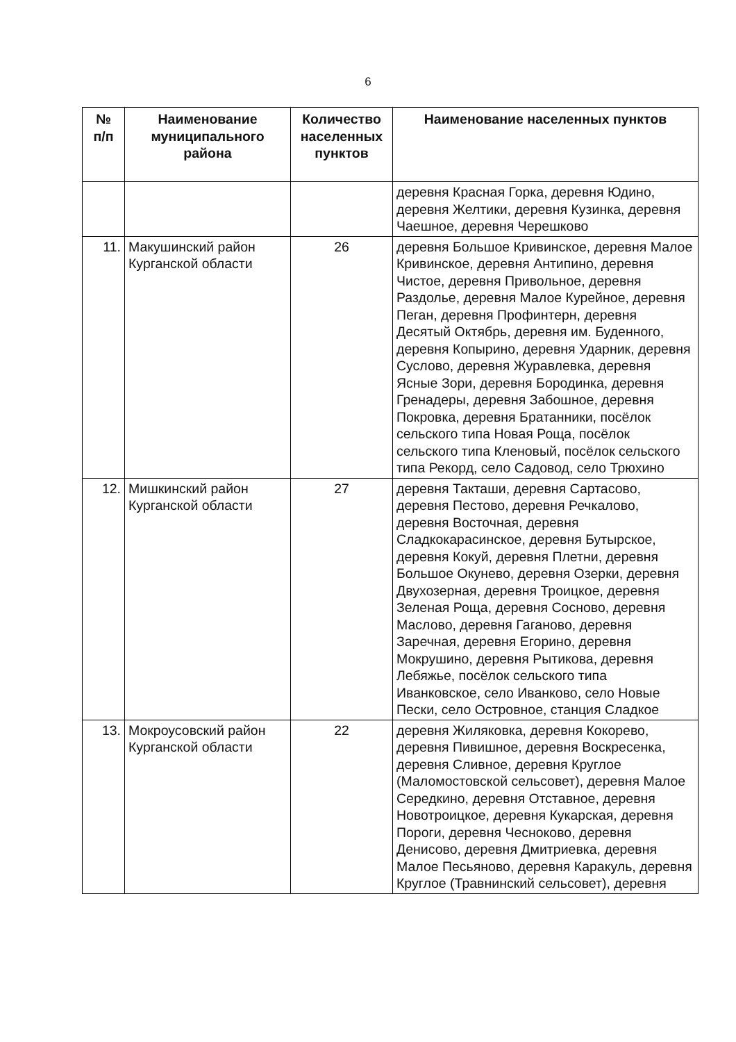6
| № п/п | Наименование муниципального района | Количество населенных пунктов | Наименование населенных пунктов |
| --- | --- | --- | --- |
| | | | деревня Красная Горка, деревня Юдино, деревня Желтики, деревня Кузинка, деревня Чаешное, деревня Черешково |
| 11. | Макушинский район Курганской области | 26 | деревня Большое Кривинское, деревня Малое Кривинское, деревня Антипино, деревня Чистое, деревня Привольное, деревня Раздолье, деревня Малое Курейное, деревня Пеган, деревня Профинтерн, деревня Десятый Октябрь, деревня им. Буденного, деревня Копырино, деревня Ударник, деревня Суслово, деревня Журавлевка, деревня Ясные Зори, деревня Бородинка, деревня Гренадеры, деревня Забошное, деревня Покровка, деревня Братанники, посёлок сельского типа Новая Роща, посёлок сельского типа Кленовый, посёлок сельского типа Рекорд, село Садовод, село Трюхино |
| 12. | Мишкинский район Курганской области | 27 | деревня Такташи, деревня Сартасово, деревня Пестово, деревня Речкалово, деревня Восточная, деревня Сладкокарасинское, деревня Бутырское, деревня Кокуй, деревня Плетни, деревня Большое Окунево, деревня Озерки, деревня Двухозерная, деревня Троицкое, деревня Зеленая Роща, деревня Сосново, деревня Маслово, деревня Гаганово, деревня Заречная, деревня Егорино, деревня Мокрушино, деревня Рытикова, деревня Лебяжье, посёлок сельского типа Иванковское, село Иванково, село Новые Пески, село Островное, станция Сладкое |
| 13. | Мокроусовский район Курганской области | 22 | деревня Жиляковка, деревня Кокорево, деревня Пивишное, деревня Воскресенка, деревня Сливное, деревня Круглое (Маломостовской сельсовет), деревня Малое Середкино, деревня Отставное, деревня Новотроицкое, деревня Кукарская, деревня Пороги, деревня Чесноково, деревня Денисово, деревня Дмитриевка, деревня Малое Песьяново, деревня Каракуль, деревня Круглое (Травнинский сельсовет), деревня |